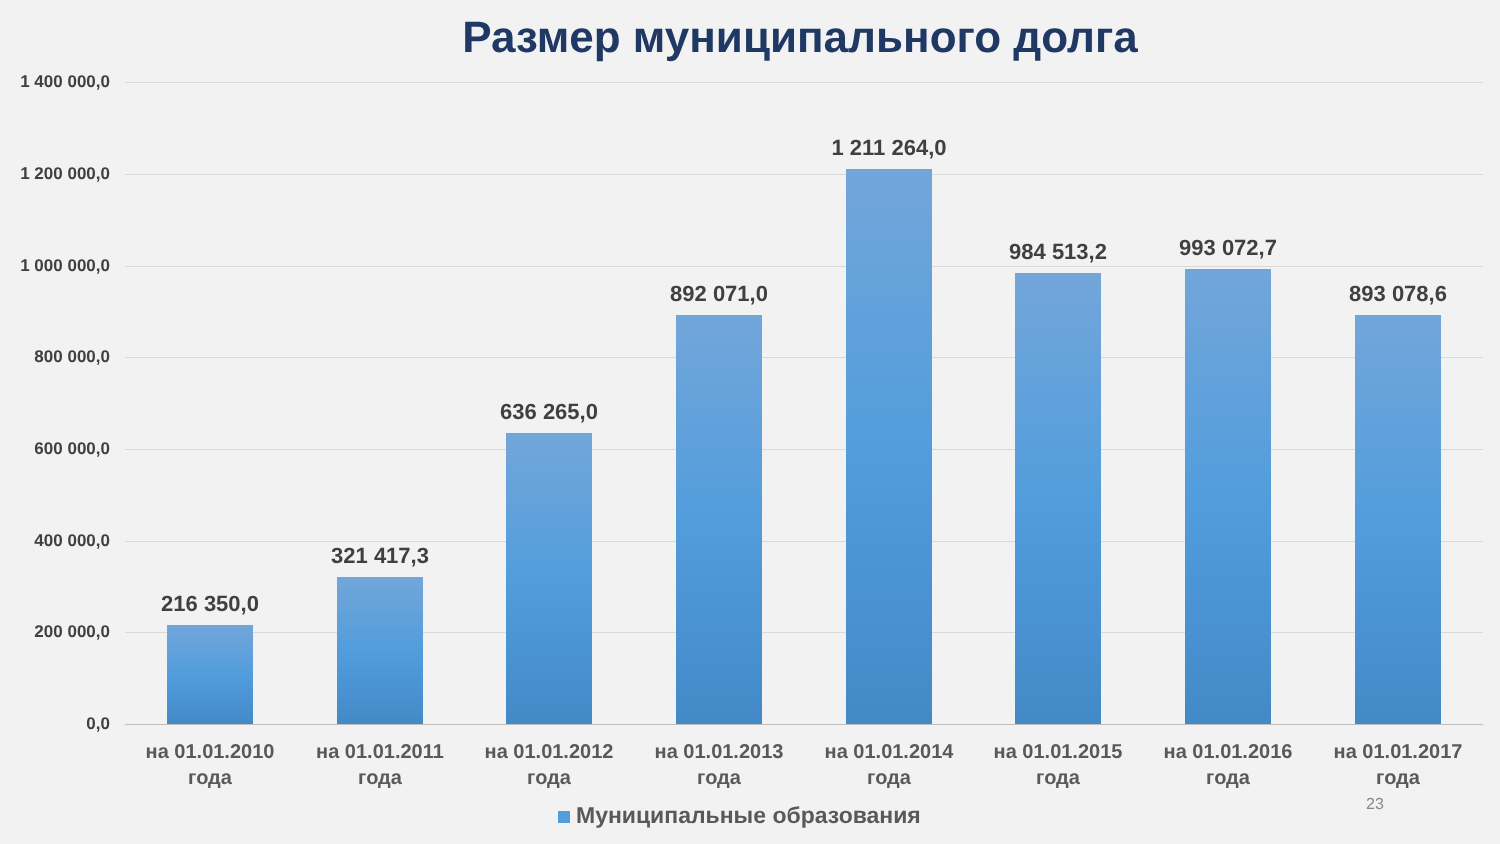Размер муниципального долга
1 400 000,0
1 200 000,0
1 000 000,0
800 000,0
600 000,0
400 000,0
200 000,0
0,0
216 350,0 321 417,3 636 265,0 892 071,0 1 211 264,0 984 513,2 993 072,7 893 078,6
на 01.01.2010 года
на 01.01.2011 года
на 01.01.2012 года
на 01.01.2013 года
на 01.01.2014 года
на 01.01.2015 года
на 01.01.2016 года
на 01.01.2017 года
23
Муниципальные образования